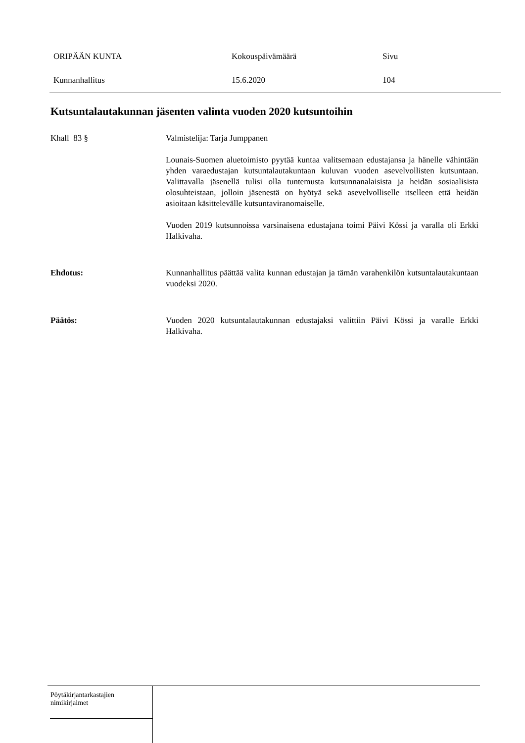ORIPÄÄN KUNTA Kokouspäivämäärä Sivu
Kunnanhallitus 15.6.2020 104
Kutsuntalautakunnan jäsenten valinta vuoden 2020 kutsuntoihin
Khall 83 § Valmistelija: Tarja Jumppanen
Lounais-Suomen aluetoimisto pyytää kuntaa valitsemaan edustajansa ja hänelle vähintään yhden varaedustajan kutsuntalautakuntaan kuluvan vuoden asevelvollisten kutsuntaan. Valittavalla jäsenellä tulisi olla tuntemusta kutsunnanalaisista ja heidän sosiaalisista olosuhteistaan, jolloin jäsenestä on hyötyä sekä asevelvolliselle itselleen että heidän asioitaan käsittelevälle kutsuntaviranomaiselle.
Vuoden 2019 kutsunnoissa varsinaisena edustajana toimi Päivi Kössi ja varalla oli Erkki Halkivaha.
Ehdotus: Kunnanhallitus päättää valita kunnan edustajan ja tämän varahenkilön kutsuntalautakuntaan vuodeksi 2020.
Päätös: Vuoden 2020 kutsuntalautakunnan edustajaksi valittiin Päivi Kössi ja varalle Erkki Halkivaha.
Pöytäkirjantarkastajien
nimikirjaimet